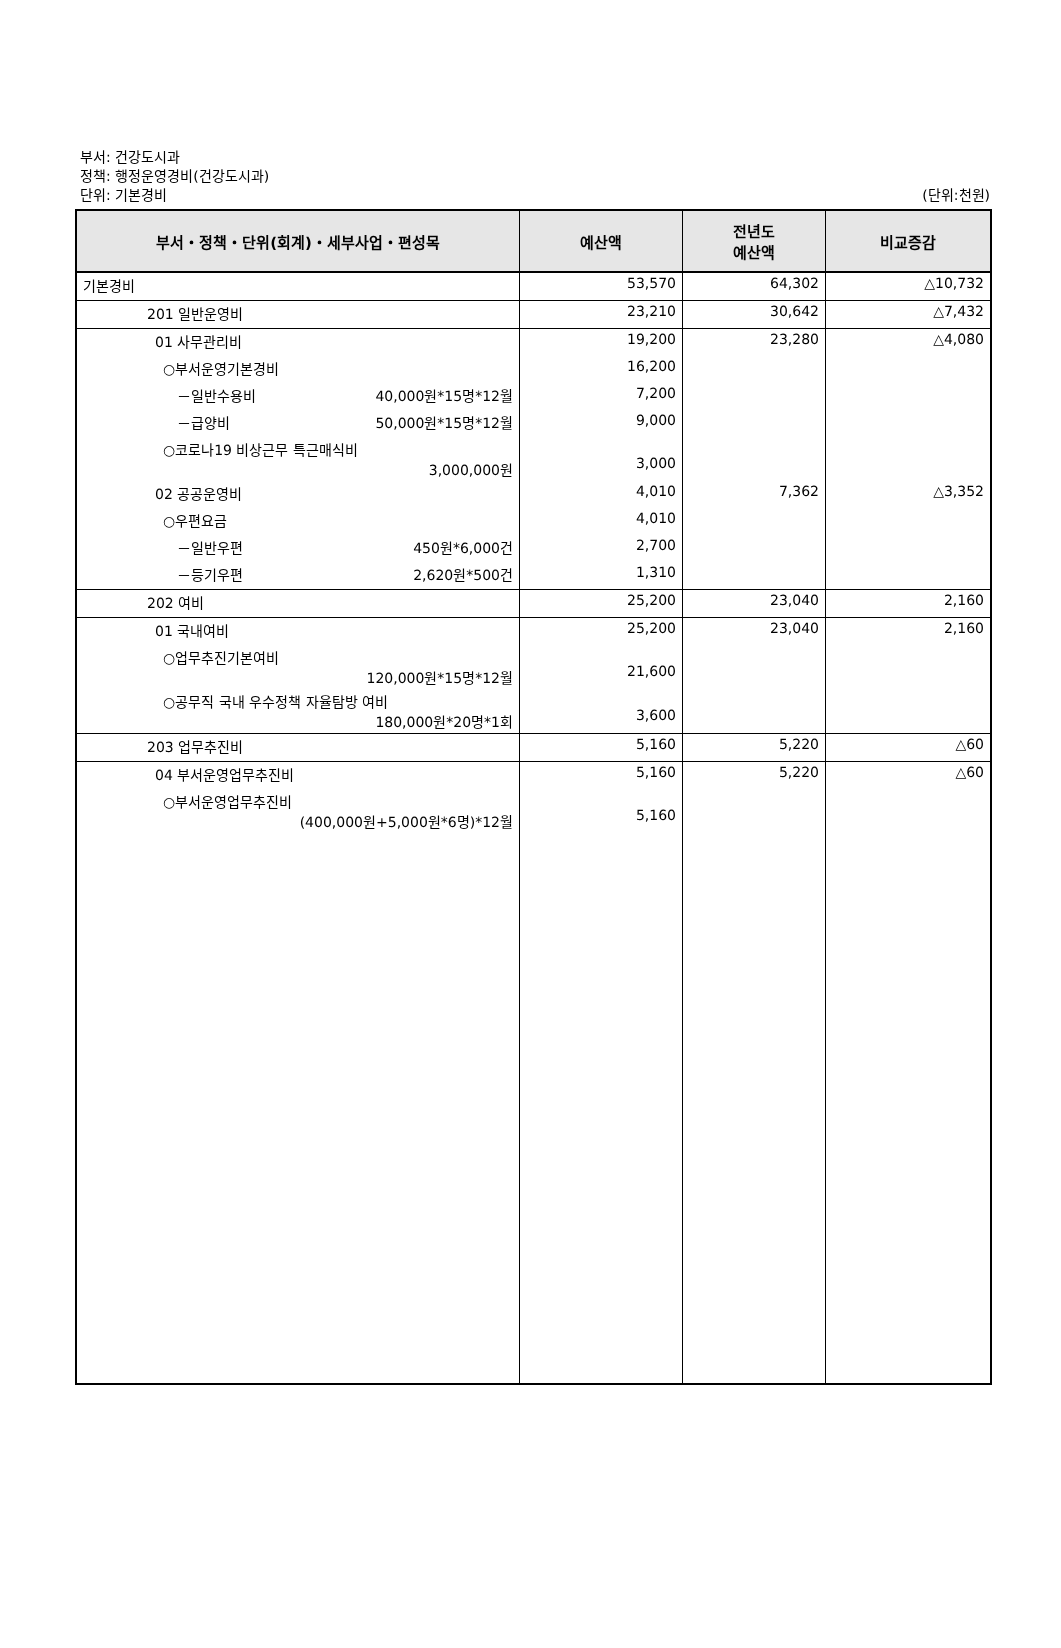부서: 건강도시과
정책: 행정운영경비(건강도시과)
단위: 기본경비
(단위:천원)
| 부서・정책・단위(회계)・세부사업・편성목 | 예산액 | 전년도 예산액 | 비교증감 |
| --- | --- | --- | --- |
| 기본경비 | 53,570 | 64,302 | △10,732 |
| 201 일반운영비 | 23,210 | 30,642 | △7,432 |
| 01 사무관리비 | 19,200 | 23,280 | △4,080 |
| ○부서운영기본경비 | 16,200 | | |
| －일반수용비 40,000원*15명*12월 | 7,200 | | |
| －급양비 50,000원*15명*12월 | 9,000 | | |
| ○코로나19 비상근무 특근매식비 3,000,000원 | 3,000 | | |
| 02 공공운영비 | 4,010 | 7,362 | △3,352 |
| ○우편요금 | 4,010 | | |
| －일반우편 450원*6,000건 | 2,700 | | |
| －등기우편 2,620원*500건 | 1,310 | | |
| 202 여비 | 25,200 | 23,040 | 2,160 |
| 01 국내여비 | 25,200 | 23,040 | 2,160 |
| ○업무추진기본여비 120,000원*15명*12월 | 21,600 | | |
| ○공무직 국내 우수정책 자율탐방 여비 180,000원*20명*1회 | 3,600 | | |
| 203 업무추진비 | 5,160 | 5,220 | △60 |
| 04 부서운영업무추진비 | 5,160 | 5,220 | △60 |
| ○부서운영업무추진비 (400,000원+5,000원*6명)*12월 | 5,160 | | |